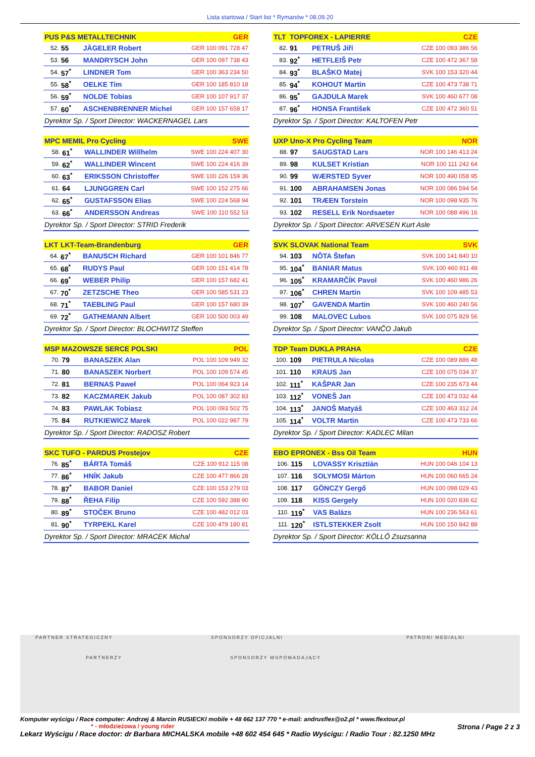Lista startowa / Start list * Rymanów * 08.09.20
| PUS | P&S METALLTECHNIK | | GER |
| --- | --- | --- | --- |
| 52. | 55 | JÄGELER Robert | GER 100 091 728 47 |
| 53. | 56 | MANDRYSCH John | GER 100 097 738 43 |
| 54. | 57<sup>*</sup> | LINDNER Tom | GER 100 363 234 50 |
| 55. | 58<sup>*</sup> | OELKE Tim | GER 100 185 810 18 |
| 56. | 59<sup>*</sup> | NOLDE Tobias | GER 100 107 917 37 |
| 57. | 60<sup>*</sup> | ASCHENBRENNER Michel | GER 100 157 658 17 |
| Dyrektor Sp. / Sport Director: WACKERNAGEL Lars | | | |
| MPC | MEMIL Pro Cycling | | SWE |
| --- | --- | --- | --- |
| 58. | 61<sup>*</sup> | WALLINDER Willhelm | SWE 100 224 407 30 |
| 59. | 62<sup>*</sup> | WALLINDER Wincent | SWE 100 224 416 39 |
| 60. | 63<sup>*</sup> | ERIKSSON Christoffer | SWE 100 226 159 36 |
| 61. | 64 | LJUNGGREN Carl | SWE 100 152 275 66 |
| 62. | 65<sup>*</sup> | GUSTAFSSON Elias | SWE 100 224 568 94 |
| 63. | 66<sup>*</sup> | ANDERSSON Andreas | SWE 100 110 552 53 |
| Dyrektor Sp. / Sport Director: STRID Frederik | | | |
| LKT | LKT-Team-Brandenburg | | GER |
| --- | --- | --- | --- |
| 64. | 67<sup>*</sup> | BANUSCH Richard | GER 100 101 846 77 |
| 65. | 68<sup>*</sup> | RUDYS Paul | GER 100 151 414 78 |
| 66. | 69<sup>*</sup> | WEBER Philip | GER 100 157 682 41 |
| 67. | 70<sup>*</sup> | ZETZSCHE Theo | GER 100 585 531 23 |
| 68. | 71<sup>*</sup> | TAEBLING Paul | GER 100 157 680 39 |
| 69. | 72<sup>*</sup> | GATHEMANN Albert | GER 100 500 003 49 |
| Dyrektor Sp. / Sport Director: BLOCHWITZ Steffen | | | |
| MSP | MAZOWSZE SERCE POLSKI | | POL |
| --- | --- | --- | --- |
| 70. | 79 | BANASZEK Alan | POL 100 109 949 32 |
| 71. | 80 | BANASZEK Norbert | POL 100 109 574 45 |
| 72. | 81 | BERNAS Paweł | POL 100 064 923 14 |
| 73. | 82 | KACZMAREK Jakub | POL 100 087 302 83 |
| 74. | 83 | PAWLAK Tobiasz | POL 100 093 502 75 |
| 75. | 84 | RUTKIEWICZ Marek | POL 100 022 987 79 |
| Dyrektor Sp. / Sport Director: RADOSZ Robert | | | |
| SKC | TUFO - PARDUS Prostejov | | CZE |
| --- | --- | --- | --- |
| 76. | 85<sup>*</sup> | BÁRTA Tomáš | CZE 100 912 115 08 |
| 77. | 86<sup>*</sup> | HNÍK Jakub | CZE 100 477 866 28 |
| 78. | 87<sup>*</sup> | BABOR Daniel | CZE 100 153 279 03 |
| 79. | 88<sup>*</sup> | ŘEHA Filip | CZE 100 592 388 90 |
| 80. | 89<sup>*</sup> | STOČEK Bruno | CZE 100 482 012 03 |
| 81. | 90<sup>*</sup> | TYRPEKL Karel | CZE 100 479 180 81 |
| Dyrektor Sp. / Sport Director: MRACEK Michal | | | |
| TLT | TOPFOREX - LAPIERRE | | CZE |
| --- | --- | --- | --- |
| 82. | 91 | PETRUŠ Jiří | CZE 100 093 386 56 |
| 83. | 92<sup>*</sup> | HETFLEIŠ Petr | CZE 100 472 367 58 |
| 84. | 93<sup>*</sup> | BLAŠKO Matej | SVK 100 153 320 44 |
| 85. | 94<sup>*</sup> | KOHOUT Martin | CZE 100 473 738 71 |
| 86. | 95<sup>*</sup> | GAJDULA Marek | SVK 100 460 677 08 |
| 87. | 96<sup>*</sup> | HONSA František | CZE 100 472 360 51 |
| Dyrektor Sp. / Sport Director: KALTOFEN Petr | | | |
| UXP | Uno-X Pro Cycling Team | | NOR |
| --- | --- | --- | --- |
| 88. | 97 | SAUGSTAD Lars | NOR 100 146 413 24 |
| 89. | 98 | KULSET Kristian | NOR 100 111 242 64 |
| 90. | 99 | WÆRSTED Syver | NOR 100 490 058 95 |
| 91. | 100 | ABRAHAMSEN Jonas | NOR 100 086 594 54 |
| 92. | 101 | TRÆEN Torstein | NOR 100 098 935 76 |
| 93. | 102 | RESELL Erik Nordsaeter | NOR 100 088 496 16 |
| Dyrektor Sp. / Sport Director: ARVESEN Kurt Asle | | | |
| SVK | SLOVAK National Team | | SVK |
| --- | --- | --- | --- |
| 94. | 103 | NÔTA Štefan | SVK 100 141 840 10 |
| 95. | 104<sup>*</sup> | BANIAR Matus | SVK 100 460 911 48 |
| 96. | 105<sup>*</sup> | KRAMARČÍK Pavol | SVK 100 460 986 26 |
| 97. | 106<sup>*</sup> | CHREN Martin | SVK 100 109 485 53 |
| 98. | 107<sup>*</sup> | GAVENDA Martin | SVK 100 460 240 56 |
| 99. | 108 | MALOVEC Lubos | SVK 100 075 829 56 |
| Dyrektor Sp. / Sport Director: VANČO Jakub | | | |
| TDP | Team DUKLA PRAHA | | CZE |
| --- | --- | --- | --- |
| 100. | 109 | PIETRULA Nicolas | CZE 100 089 886 48 |
| 101. | 110 | KRAUS Jan | CZE 100 075 034 37 |
| 102. | 111<sup>*</sup> | KAŠPAR Jan | CZE 100 235 673 44 |
| 103. | 112<sup>*</sup> | VONEŠ Jan | CZE 100 473 032 44 |
| 104. | 113<sup>*</sup> | JANOŠ Matyáš | CZE 100 463 312 24 |
| 105. | 114<sup>*</sup> | VOLTR Martin | CZE 100 473 733 66 |
| Dyrektor Sp. / Sport Director: KADLEC Milan | | | |
| EBO | EPRONEX - Bss Oil Team | | HUN |
| --- | --- | --- | --- |
| 106. | 115 | LOVASSY Krisztián | HUN 100 046 104 13 |
| 107. | 116 | SOLYMOSI Márton | HUN 100 060 665 24 |
| 108. | 117 | GÖNCZY Gergő | HUN 100 098 029 43 |
| 109. | 118 | KISS Gergely | HUN 100 020 836 62 |
| 110. | 119<sup>*</sup> | VAS Balázs | HUN 100 236 563 61 |
| 111. | 120<sup>*</sup> | ISTLSTEKKER Zsolt | HUN 100 150 842 88 |
| Dyrektor Sp. / Sport Director: KÖLLŐ Zsuzsanna | | | |
PARTNER STRATEGICZNY SPONSORZY OFICJALNI PATRONI MEDIALNI
PARTNERZY SPONSORZY WSPOMAGAJĄCY
Komputer wyścigu / Race computer: Andrzej & Marcin RUSIECKI mobile + 48 662 137 770 * e-mail: andrusflex@o2.pl * www.flextour.pl
* - młodzieżowa / young rider Strona / Page 2 z 3
Lekarz Wyścigu / Race doctor: dr Barbara MICHALSKA mobile +48 602 454 645 * Radio Wyścigu: / Radio Tour : 82.1250 MHz